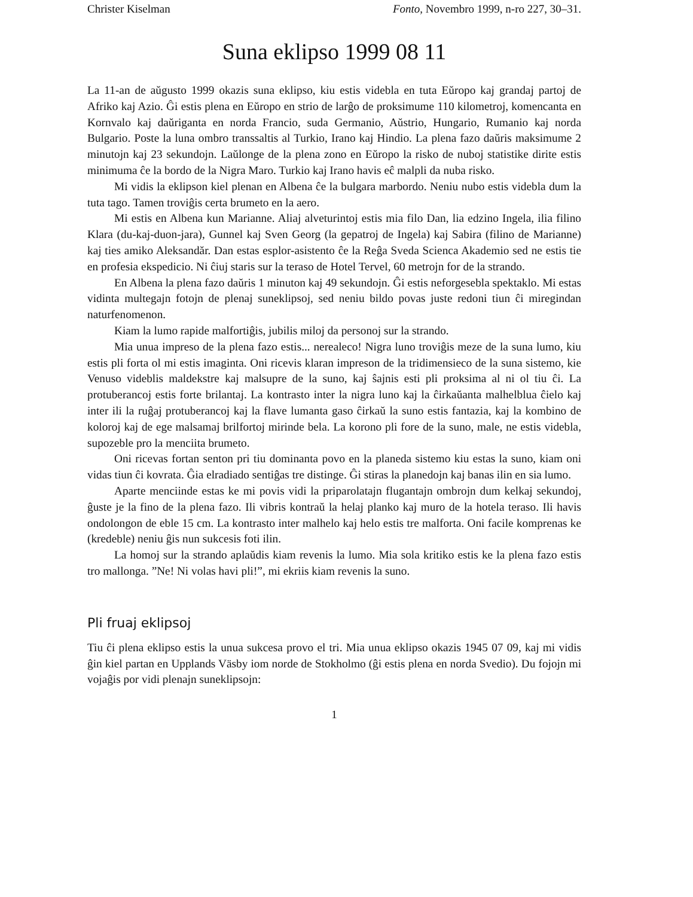Christer Kiselman Fonto, Novembro 1999, n-ro 227, 30–31.
Suna eklipso 1999 08 11
La 11-an de aŭgusto 1999 okazis suna eklipso, kiu estis videbla en tuta Eŭropo kaj grandaj partoj de Afriko kaj Azio. Ĝi estis plena en Eŭropo en strio de larĝo de proksimume 110 kilometroj, komencanta en Kornvalo kaj daŭriganta en norda Francio, suda Germanio, Aŭstrio, Hungario, Rumanio kaj norda Bulgario. Poste la luna ombro transsaltis al Turkio, Irano kaj Hindio. La plena fazo daŭris maksimume 2 minutojn kaj 23 sekundojn. Laŭlonge de la plena zono en Eŭropo la risko de nuboj statistike dirite estis minimuma ĉe la bordo de la Nigra Maro. Turkio kaj Irano havis eĉ malpli da nuba risko.
Mi vidis la eklipson kiel plenan en Albena ĉe la bulgara marbordo. Neniu nubo estis videbla dum la tuta tago. Tamen troviĝis certa brumeto en la aero.
Mi estis en Albena kun Marianne. Aliaj alveturintoj estis mia filo Dan, lia edzino Ingela, ilia filino Klara (du-kaj-duon-jara), Gunnel kaj Sven Georg (la gepatroj de Ingela) kaj Sabira (filino de Marianne) kaj ties amiko Aleksandăr. Dan estas esplor-asistento ĉe la Reĝa Sveda Scienca Akademio sed ne estis tie en profesia ekspedicio. Ni ĉiuj staris sur la teraso de Hotel Tervel, 60 metrojn for de la strando.
En Albena la plena fazo daŭris 1 minuton kaj 49 sekundojn. Ĝi estis neforgesebla spektaklo. Mi estas vidinta multegajn fotojn de plenaj suneklipsoj, sed neniu bildo povas juste redoni tiun ĉi miregindan naturfenomenon.
Kiam la lumo rapide malfortiĝis, jubilis miloj da personoj sur la strando.
Mia unua impreso de la plena fazo estis... nerealeco! Nigra luno troviĝis meze de la suna lumo, kiu estis pli forta ol mi estis imaginta. Oni ricevis klaran impreson de la tridimensieco de la suna sistemo, kie Venuso videblis maldekstre kaj malsupre de la suno, kaj ŝajnis esti pli proksima al ni ol tiu ĉi. La protuberancoj estis forte brilantaj. La kontrasto inter la nigra luno kaj la ĉirkaŭanta malhelblua ĉielo kaj inter ili la ruĝaj protuberancoj kaj la flave lumanta gaso ĉirkaŭ la suno estis fantazia, kaj la kombino de koloroj kaj de ege malsamaj brilfortoj mirinde bela. La korono pli fore de la suno, male, ne estis videbla, supozeble pro la menciita brumeto.
Oni ricevas fortan senton pri tiu dominanta povo en la planeda sistemo kiu estas la suno, kiam oni vidas tiun ĉi kovrata. Ĝia elradiado sentiĝas tre distinge. Ĝi stiras la planedojn kaj banas ilin en sia lumo.
Aparte menciinde estas ke mi povis vidi la priparolatajn flugantajn ombrojn dum kelkaj sekundoj, ĝuste je la fino de la plena fazo. Ili vibris kontraŭ la helaj planko kaj muro de la hotela teraso. Ili havis ondolongon de eble 15 cm. La kontrasto inter malhelo kaj helo estis tre malforta. Oni facile komprenas ke (kredeble) neniu ĝis nun sukcesis foti ilin.
La homoj sur la strando aplaŭdis kiam revenis la lumo. Mia sola kritiko estis ke la plena fazo estis tro mallonga. ”Ne! Ni volas havi pli!”, mi ekriis kiam revenis la suno.
Pli fruaj eklipsoj
Tiu ĉi plena eklipso estis la unua sukcesa provo el tri. Mia unua eklipso okazis 1945 07 09, kaj mi vidis ĝin kiel partan en Upplands Väsby iom norde de Stokholmo (ĝi estis plena en norda Svedio). Du fojojn mi vojaĝis por vidi plenajn suneklipsojn:
1